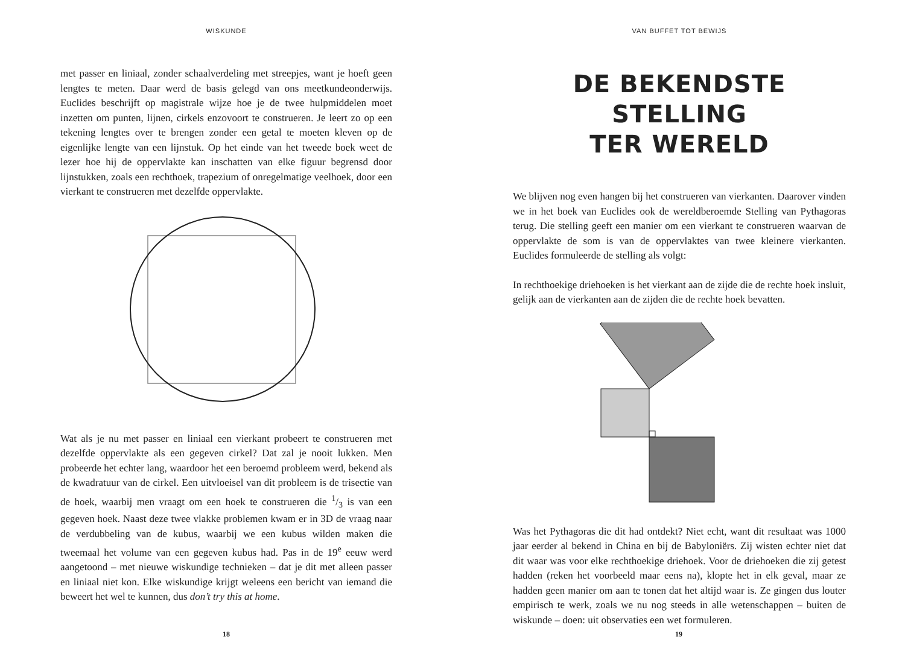WISKUNDE
met passer en liniaal, zonder schaalverdeling met streepjes, want je hoeft geen lengtes te meten. Daar werd de basis gelegd van ons meetkundeonderwijs. Euclides beschrijft op magistrale wijze hoe je de twee hulpmiddelen moet inzetten om punten, lijnen, cirkels enzovoort te construeren. Je leert zo op een tekening lengtes over te brengen zonder een getal te moeten kleven op de eigenlijke lengte van een lijnstuk. Op het einde van het tweede boek weet de lezer hoe hij de oppervlakte kan inschatten van elke figuur begrensd door lijnstukken, zoals een rechthoek, trapezium of onregelmatige veelhoek, door een vierkant te construeren met dezelfde oppervlakte.
Wat als je nu met passer en liniaal een vierkant probeert te construeren met dezelfde oppervlakte als een gegeven cirkel? Dat zal je nooit lukken. Men probeerde het echter lang, waardoor het een beroemd probleem werd, bekend als de kwadratuur van de cirkel. Een uitvloeisel van dit probleem is de trisectie van de hoek, waarbij men vraagt om een hoek te construeren die 1/3 is van een gegeven hoek. Naast deze twee vlakke problemen kwam er in 3D de vraag naar de verdubbeling van de kubus, waarbij we een kubus wilden maken die tweemaal het volume van een gegeven kubus had. Pas in de 19<sup>e</sup> eeuw werd aangetoond – met nieuwe wiskundige technieken – dat je dit met alleen passer en liniaal niet kon. Elke wiskundige krijgt weleens een bericht van iemand die beweert het wel te kunnen, dus don’t try this at home.
18
VAN BUFFET TOT BEWIJS
DE BEKENDSTE STELLING
TER WERELD
We blijven nog even hangen bij het construeren van vierkanten. Daarover vinden we in het boek van Euclides ook de wereldberoemde Stelling van Pythagoras terug. Die stelling geeft een manier om een vierkant te construeren waarvan de oppervlakte de som is van de oppervlaktes van twee kleinere vierkanten. Euclides formuleerde de stelling als volgt:
In rechthoekige driehoeken is het vierkant aan de zijde die de rechte hoek insluit, gelijk aan de vierkanten aan de zijden die de rechte hoek bevatten.
Was het Pythagoras die dit had ontdekt? Niet echt, want dit resultaat was 1000 jaar eerder al bekend in China en bij de Babyloniërs. Zij wisten echter niet dat dit waar was voor elke rechthoekige driehoek. Voor de driehoeken die zij getest hadden (reken het voorbeeld maar eens na), klopte het in elk geval, maar ze hadden geen manier om aan te tonen dat het altijd waar is. Ze gingen dus louter empirisch te werk, zoals we nu nog steeds in alle wetenschappen – buiten de wiskunde – doen: uit observaties een wet formuleren.
19